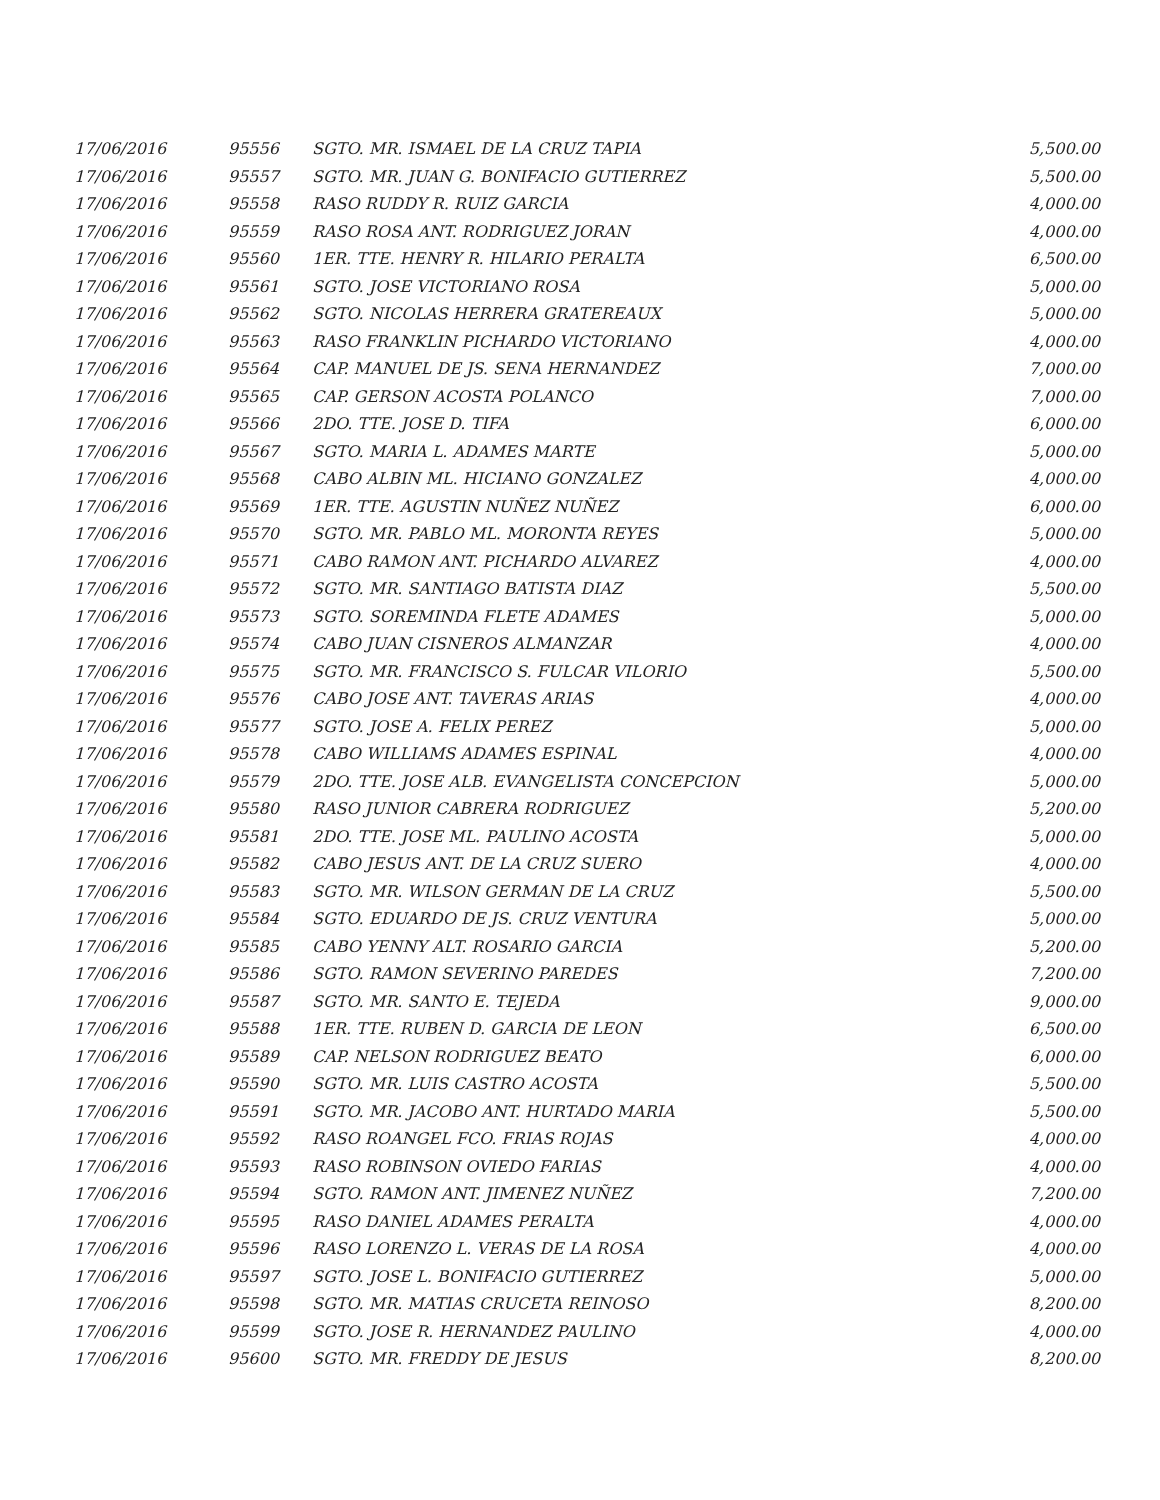| 17/06/2016 | 95556 | SGTO. MR. ISMAEL DE LA CRUZ TAPIA | 5,500.00 |
| 17/06/2016 | 95557 | SGTO. MR. JUAN G. BONIFACIO GUTIERREZ | 5,500.00 |
| 17/06/2016 | 95558 | RASO RUDDY R. RUIZ GARCIA | 4,000.00 |
| 17/06/2016 | 95559 | RASO ROSA ANT. RODRIGUEZ JORAN | 4,000.00 |
| 17/06/2016 | 95560 | 1ER. TTE. HENRY R. HILARIO PERALTA | 6,500.00 |
| 17/06/2016 | 95561 | SGTO. JOSE VICTORIANO ROSA | 5,000.00 |
| 17/06/2016 | 95562 | SGTO. NICOLAS HERRERA GRATEREAUX | 5,000.00 |
| 17/06/2016 | 95563 | RASO FRANKLIN PICHARDO VICTORIANO | 4,000.00 |
| 17/06/2016 | 95564 | CAP. MANUEL DE JS. SENA HERNANDEZ | 7,000.00 |
| 17/06/2016 | 95565 | CAP. GERSON ACOSTA POLANCO | 7,000.00 |
| 17/06/2016 | 95566 | 2DO. TTE. JOSE D. TIFA | 6,000.00 |
| 17/06/2016 | 95567 | SGTO. MARIA L. ADAMES MARTE | 5,000.00 |
| 17/06/2016 | 95568 | CABO ALBIN ML. HICIANO GONZALEZ | 4,000.00 |
| 17/06/2016 | 95569 | 1ER. TTE. AGUSTIN NUÑEZ NUÑEZ | 6,000.00 |
| 17/06/2016 | 95570 | SGTO. MR. PABLO ML. MORONTA REYES | 5,000.00 |
| 17/06/2016 | 95571 | CABO RAMON ANT. PICHARDO ALVAREZ | 4,000.00 |
| 17/06/2016 | 95572 | SGTO. MR. SANTIAGO BATISTA DIAZ | 5,500.00 |
| 17/06/2016 | 95573 | SGTO. SOREMINDA FLETE ADAMES | 5,000.00 |
| 17/06/2016 | 95574 | CABO JUAN CISNEROS ALMANZAR | 4,000.00 |
| 17/06/2016 | 95575 | SGTO. MR. FRANCISCO S. FULCAR VILORIO | 5,500.00 |
| 17/06/2016 | 95576 | CABO JOSE ANT. TAVERAS ARIAS | 4,000.00 |
| 17/06/2016 | 95577 | SGTO. JOSE A. FELIX PEREZ | 5,000.00 |
| 17/06/2016 | 95578 | CABO WILLIAMS ADAMES ESPINAL | 4,000.00 |
| 17/06/2016 | 95579 | 2DO. TTE. JOSE ALB. EVANGELISTA CONCEPCION | 5,000.00 |
| 17/06/2016 | 95580 | RASO JUNIOR CABRERA RODRIGUEZ | 5,200.00 |
| 17/06/2016 | 95581 | 2DO. TTE. JOSE ML. PAULINO ACOSTA | 5,000.00 |
| 17/06/2016 | 95582 | CABO JESUS ANT. DE LA CRUZ SUERO | 4,000.00 |
| 17/06/2016 | 95583 | SGTO. MR. WILSON GERMAN DE LA CRUZ | 5,500.00 |
| 17/06/2016 | 95584 | SGTO. EDUARDO DE JS. CRUZ VENTURA | 5,000.00 |
| 17/06/2016 | 95585 | CABO YENNY ALT. ROSARIO GARCIA | 5,200.00 |
| 17/06/2016 | 95586 | SGTO. RAMON SEVERINO PAREDES | 7,200.00 |
| 17/06/2016 | 95587 | SGTO. MR. SANTO E. TEJEDA | 9,000.00 |
| 17/06/2016 | 95588 | 1ER. TTE. RUBEN D. GARCIA DE LEON | 6,500.00 |
| 17/06/2016 | 95589 | CAP. NELSON RODRIGUEZ BEATO | 6,000.00 |
| 17/06/2016 | 95590 | SGTO. MR. LUIS CASTRO ACOSTA | 5,500.00 |
| 17/06/2016 | 95591 | SGTO. MR. JACOBO ANT. HURTADO MARIA | 5,500.00 |
| 17/06/2016 | 95592 | RASO ROANGEL FCO. FRIAS ROJAS | 4,000.00 |
| 17/06/2016 | 95593 | RASO ROBINSON OVIEDO FARIAS | 4,000.00 |
| 17/06/2016 | 95594 | SGTO. RAMON ANT. JIMENEZ NUÑEZ | 7,200.00 |
| 17/06/2016 | 95595 | RASO DANIEL ADAMES PERALTA | 4,000.00 |
| 17/06/2016 | 95596 | RASO LORENZO L. VERAS DE LA ROSA | 4,000.00 |
| 17/06/2016 | 95597 | SGTO. JOSE L. BONIFACIO GUTIERREZ | 5,000.00 |
| 17/06/2016 | 95598 | SGTO. MR. MATIAS CRUCETA REINOSO | 8,200.00 |
| 17/06/2016 | 95599 | SGTO. JOSE R. HERNANDEZ PAULINO | 4,000.00 |
| 17/06/2016 | 95600 | SGTO. MR. FREDDY DE JESUS | 8,200.00 |